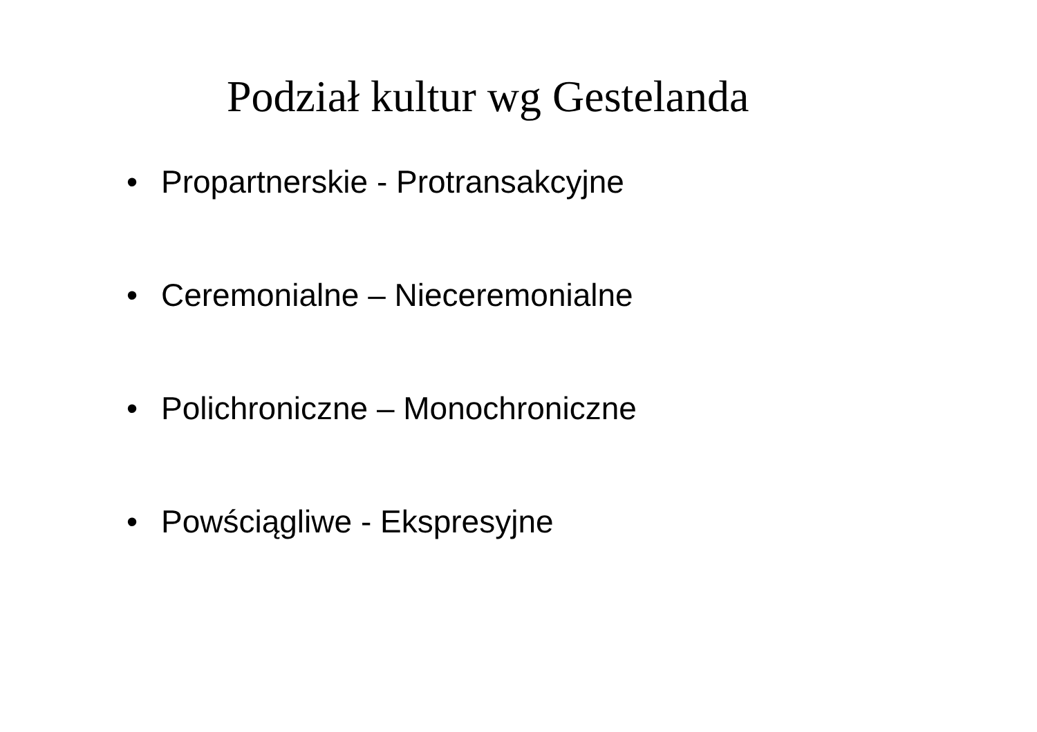Podział kultur wg Gestelanda
• Propartnerskie - Protransakcyjne
• Ceremonialne – Nieceremonialne
• Polichroniczne – Monochroniczne
• Powściągliwe - Ekspresyjne